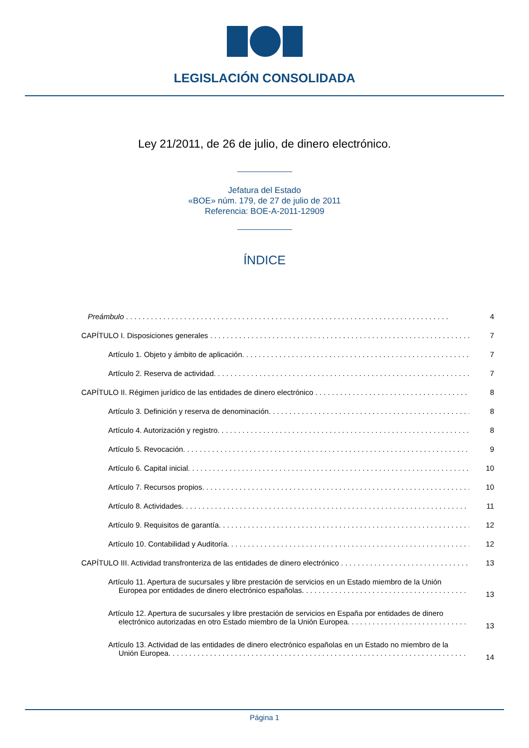LEGISLACIÓN CONSOLIDADA
Ley 21/2011, de 26 de julio, de dinero electrónico.
Jefatura del Estado
«BOE» núm. 179, de 27 de julio de 2011
Referencia: BOE-A-2011-12909
ÍNDICE
Preámbulo 4
CAPÍTULO I. Disposiciones generales 7
Artículo 1. Objeto y ámbito de aplicación. 7
Artículo 2. Reserva de actividad. 7
CAPÍTULO II. Régimen jurídico de las entidades de dinero electrónico 8
Artículo 3. Definición y reserva de denominación. 8
Artículo 4. Autorización y registro. 8
Artículo 5. Revocación. 9
Artículo 6. Capital inicial. 10
Artículo 7. Recursos propios. 10
Artículo 8. Actividades. 11
Artículo 9. Requisitos de garantía. 12
Artículo 10. Contabilidad y Auditoría. 12
CAPÍTULO III. Actividad transfronteriza de las entidades de dinero electrónico 13
Artículo 11. Apertura de sucursales y libre prestación de servicios en un Estado miembro de la Unión
Europea por entidades de dinero electrónico españolas. 13
Artículo 12. Apertura de sucursales y libre prestación de servicios en España por entidades de dinero
electrónico autorizadas en otro Estado miembro de la Unión Europea. 13
Artículo 13. Actividad de las entidades de dinero electrónico españolas en un Estado no miembro de la
Unión Europea. 14
Página 1